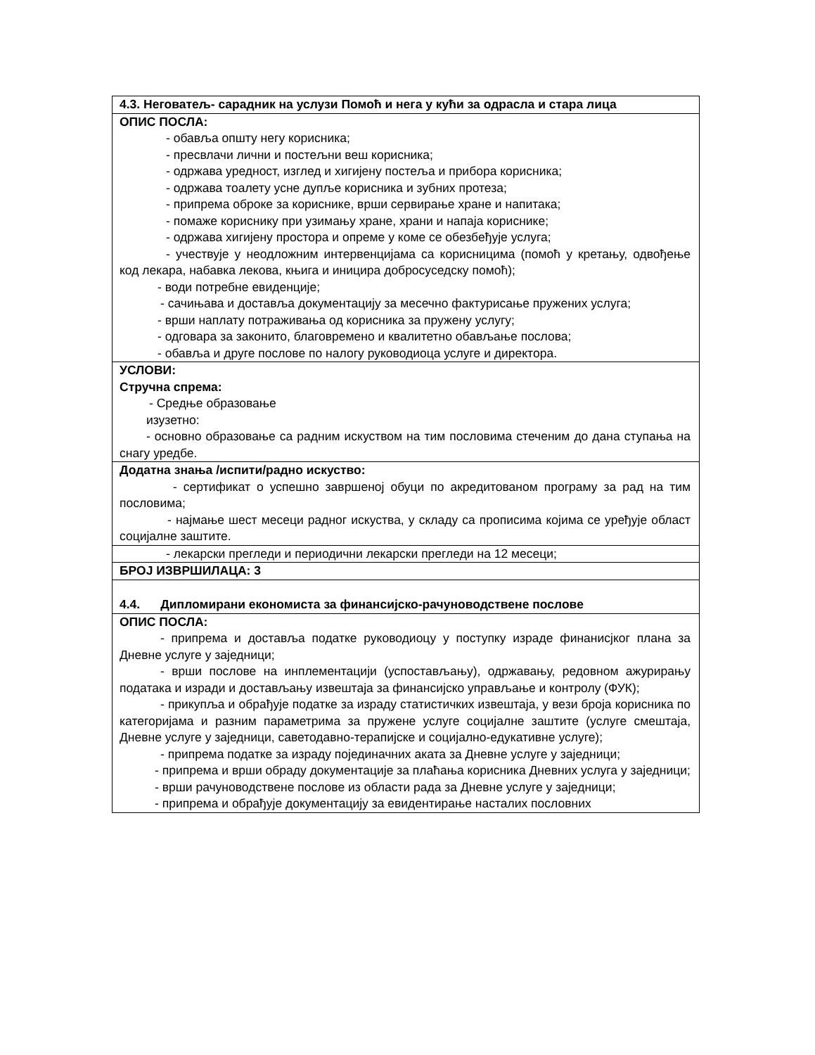| 4.3. Неговатељ- сарадник на услузи Помоћ и нега у кући за одрасла и стара лица |
| ОПИС ПОСЛА: - обавља општу негу корисника; - пресвлачи лични и постељни веш корисника; - одржава уредност, изглед и хигијену постеља и прибора корисника; - одржава тоалету усне дупље корисника и зубних протеза; - припрема оброке за кориснике, врши сервирање хране и напитака; - помаже кориснику при узимању хране, храни и напаја кориснике; - одржава хигијену простора и опреме у коме се обезбеђује услуга; - учествује у неодложним интервенцијама са корисницима (помоћ у кретању, одвођење код лекара, набавка лекова, књига и иницира добросуседску помоћ); - води потребне евиденције; - сачињава и доставља документацију за месечно фактурисање пружених услуга; - врши наплату потраживања од корисника за пружену услугу; - одговара за законито, благовремено и квалитетно обављање послова; - обавља и друге послове по налогу руководиоца услуге и директора. |
| УСЛОВИ: Стручна спрема: - Средње образовање изузетно: - основно образовање са радним искуством на тим пословима стеченим до дана ступања на снагу уредбе. |
| Додатна знања /испити/радно искуство: - сертификат о успешно завршеној обуци по акредитованом програму за рад на тим пословима; - најмање шест месеци радног искуства, у складу са прописима којима се уређује област социјалне заштите. |
| - лекарски прегледи и периодични лекарски прегледи на 12 месеци; |
| БРОЈ ИЗВРШИЛАЦА: 3 |
| 4.4. Дипломирани економиста за финансијско-рачуноводствене послове |
| ОПИС ПОСЛА: - припрема и доставља податке руководиоцу у поступку израде финанисјког плана за Дневне услуге у заједници; - врши послове на инплементацији (успостављању), одржавању, редовном ажурирању података и изради и достављању извештаја за финансијско управљање и контролу (ФУК); - прикупља и обрађује податке за израду статистичких извештаја, у вези броја корисника по категоријама и разним параметрима за пружене услуге социјалне заштите (услуге смештаја, Дневне услуге у заједници, саветодавно-терапијске и социјално-едукативне услуге); - припрема податке за израду појединачних аката за Дневне услуге у заједници; - припрема и врши обраду документације за плаћања корисника Дневних услуга у заједници; - врши рачуноводствене послове из области рада за Дневне услуге у заједници; - припрема и обрађује документацију за евидентирање насталих пословних |